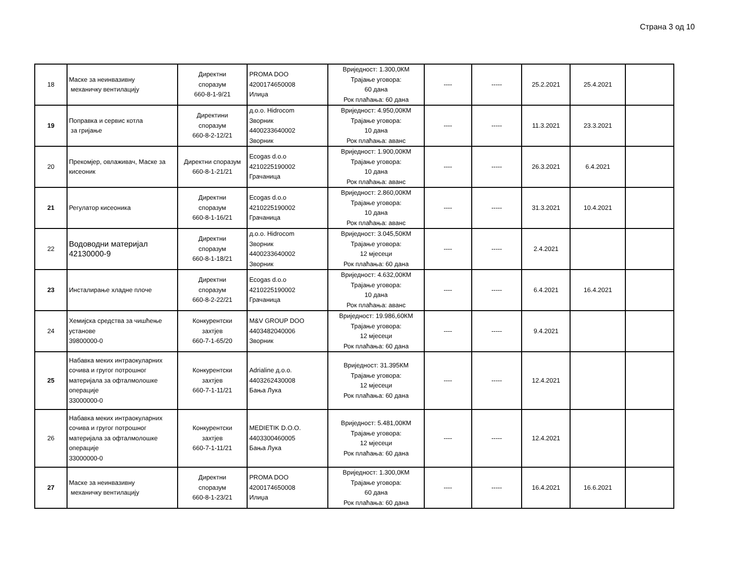Страна 3 од 10
| 18 | Маске за неинвазивну механичку вентилацију | Директни споразум 660-8-1-9/21 | PROMA DOO 4200174650008 Илиџа | Вриједност: 1.300,0КМ Трајање уговора: 60 дана Рок плаћања: 60 дана | ---- | ----- | 25.2.2021 | 25.4.2021 | |
| 19 | Поправка и сервис котла за гријање | Директини споразум 660-8-2-12/21 | д.о.о. Hidrocom Зворник 4400233640002 Зворник | Вриједност: 4.950,00КМ Трајање уговора: 10 дана Рок плаћања: аванс | ---- | ----- | 11.3.2021 | 23.3.2021 | |
| 20 | Прекомјер, овлаживач, Маске за кисеоник | Директни споразум 660-8-1-21/21 | Ecogas d.o.o 4210225190002 Грачаница | Вриједност: 1.900,00КМ Трајање уговора: 10 дана Рок плаћања: аванс | ---- | ----- | 26.3.2021 | 6.4.2021 | |
| 21 | Регулатор кисеоника | Директни споразум 660-8-1-16/21 | Ecogas d.o.o 4210225190002 Грачаница | Вриједност: 2.860,00КМ Трајање уговора: 10 дана Рок плаћања: аванс | ---- | ----- | 31.3.2021 | 10.4.2021 | |
| 22 | Водоводни материјал 42130000-9 | Директни споразум 660-8-1-18/21 | д.о.о. Hidrocom Зворник 4400233640002 Зворник | Вриједност: 3.045,50КМ Трајање уговора: 12 мјесеци Рок плаћања: 60 дана | ---- | ----- | 2.4.2021 | | |
| 23 | Инсталирање хладне плоче | Директни споразум 660-8-2-22/21 | Ecogas d.o.o 4210225190002 Грачаница | Вриједност: 4.632,00КМ Трајање уговора: 10 дана Рок плаћања: аванс | ---- | ----- | 6.4.2021 | 16.4.2021 | |
| 24 | Хемијска средства за чишћење установе 39800000-0 | Конкурентски захтјев 660-7-1-65/20 | M&V GROUP DOO 4403482040006 Зворник | Вриједност: 19.986,60КМ Трајање уговора: 12 мјесеци Рок плаћања: 60 дана | ---- | ----- | 9.4.2021 | | |
| 25 | Набавка меких интраокуларних сочива и гругог потрошног материјала за офталмолошке операције 33000000-0 | Конкурентски захтјев 660-7-1-11/21 | Adrialine д.о.о. 4403262430008 Бања Лука | Вриједност: 31.395КМ Трајање уговора: 12 мјесеци Рок плаћања: 60 дана | ---- | ----- | 12.4.2021 | | |
| 26 | Набавка меких интраокуларних сочива и гругог потрошног материјала за офталмолошке операције 33000000-0 | Конкурентски захтјев 660-7-1-11/21 | MEDIETIK D.O.O. 4403300460005 Бања Лука | Вриједност: 5.481,00КМ Трајање уговора: 12 мјесеци Рок плаћања: 60 дана | ---- | ----- | 12.4.2021 | | |
| 27 | Маске за неинвазивну механичку вентилацију | Директни споразум 660-8-1-23/21 | PROMA DOO 4200174650008 Илиџа | Вриједност: 1.300,0КМ Трајање уговора: 60 дана Рок плаћања: 60 дана | ---- | ----- | 16.4.2021 | 16.6.2021 | |